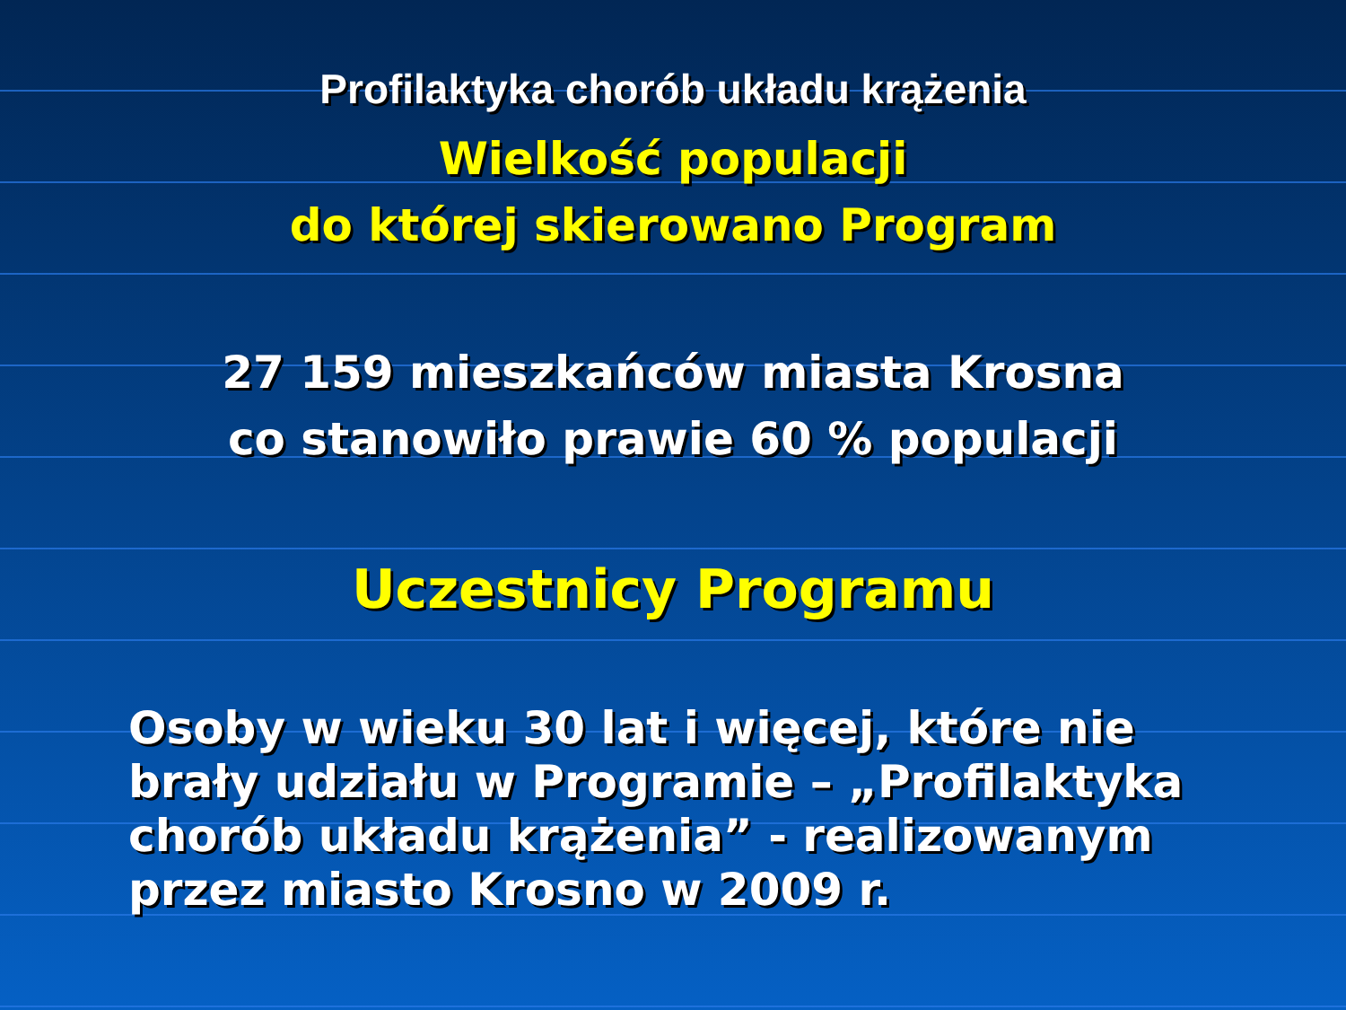Profilaktyka chorób układu krążenia
Wielkość populacji
do której skierowano Program
27 159 mieszkańców miasta Krosna
co stanowiło prawie 60 % populacji
Uczestnicy Programu
Osoby w wieku 30 lat i więcej, które nie brały udziału w Programie – „Profilaktyka chorób układu krążenia” - realizowanym przez miasto Krosno w 2009 r.